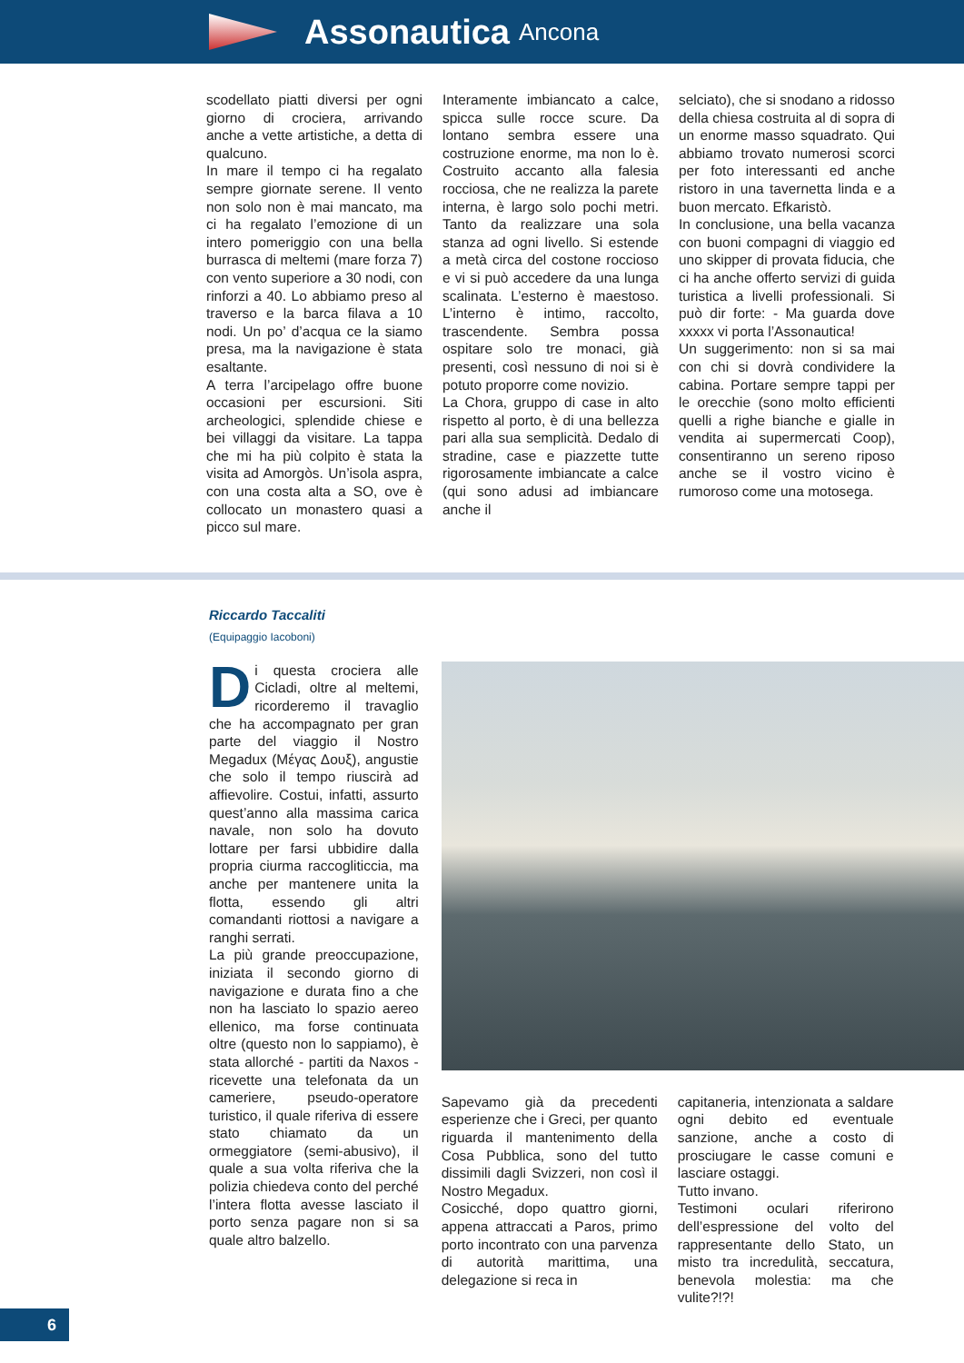Assonautica Ancona
scodellato piatti diversi per ogni giorno di crociera, arrivando anche a vette artistiche, a detta di qualcuno.
In mare il tempo ci ha regalato sempre giornate serene. Il vento non solo non è mai mancato, ma ci ha regalato l’emozione di un intero pomeriggio con una bella burrasca di meltemi (mare forza 7) con vento superiore a 30 nodi, con rinforzi a 40. Lo abbiamo preso al traverso e la barca filava a 10 nodi. Un po’ d’acqua ce la siamo presa, ma la navigazione è stata esaltante.
A terra l’arcipelago offre buone occasioni per escursioni. Siti archeologici, splendide chiese e bei villaggi da visitare. La tappa che mi ha più colpito è stata la visita ad Amorgòs. Un’isola aspra, con una costa alta a SO, ove è collocato un monastero quasi a picco sul mare.
Interamente imbiancato a calce, spicca sulle rocce scure. Da lontano sembra essere una costruzione enorme, ma non lo è. Costruito accanto alla falesia rocciosa, che ne realizza la parete interna, è largo solo pochi metri. Tanto da realizzare una sola stanza ad ogni livello. Si estende a metà circa del costone roccioso e vi si può accedere da una lunga scalinata. L’esterno è maestoso. L’interno è intimo, raccolto, trascendente. Sembra possa ospitare solo tre monaci, già presenti, così nessuno di noi si è potuto proporre come novizio.
La Chora, gruppo di case in alto rispetto al porto, è di una bellezza pari alla sua semplicità. Dedalo di stradine, case e piazzette tutte rigorosamente imbiancate a calce (qui sono adusi ad imbiancare anche il
selciato), che si snodano a ridosso della chiesa costruita al di sopra di un enorme masso squadrato. Qui abbiamo trovato numerosi scorci per foto interessanti ed anche ristoro in una tavernetta linda e a buon mercato. Efkaristò.
In conclusione, una bella vacanza con buoni compagni di viaggio ed uno skipper di provata fiducia, che ci ha anche offerto servizi di guida turistica a livelli professionali. Si può dir forte: - Ma guarda dove xxxxx vi porta l’Assonautica!
Un suggerimento: non si sa mai con chi si dovrà condividere la cabina. Portare sempre tappi per le orecchie (sono molto efficienti quelli a righe bianche e gialle in vendita ai supermercati Coop), consentiranno un sereno riposo anche se il vostro vicino è rumoroso come una motosega.
Riccardo Taccaliti
(Equipaggio Iacoboni)
Di questa crociera alle Cicladi, oltre al meltemi, ricorderemo il travaglio che ha accompagnato per gran parte del viaggio il Nostro Megadux (Μέγας Δουξ), angustie che solo il tempo riuscirà ad affievolire. Costui, infatti, assurto quest’anno alla massima carica navale, non solo ha dovuto lottare per farsi ubbidire dalla propria ciurma raccogliticcia, ma anche per mantenere unita la flotta, essendo gli altri comandanti riottosi a navigare a ranghi serrati.
La più grande preoccupazione, iniziata il secondo giorno di navigazione e durata fino a che non ha lasciato lo spazio aereo ellenico, ma forse continuata oltre (questo non lo sappiamo), è stata allorché - partiti da Naxos - ricevette una telefonata da un cameriere, pseudo-operatore turistico, il quale riferiva di essere stato chiamato da un ormeggiatore (semi-abusivo), il quale a sua volta riferiva che la polizia chiedeva conto del perché l’intera flotta avesse lasciato il porto senza pagare non si sa quale altro balzello.
Sapevamo già da precedenti esperienze che i Greci, per quanto riguarda il mantenimento della Cosa Pubblica, sono del tutto dissimili dagli Svizzeri, non così il Nostro Megadux.
Cosicché, dopo quattro giorni, appena attraccati a Paros, primo porto incontrato con una parvenza di autorità marittima, una delegazione si reca in
capitaneria, intenzionata a saldare ogni debito ed eventuale sanzione, anche a costo di prosciugare le casse comuni e lasciare ostaggi.
Tutto invano.
Testimoni oculari riferirono dell’espressione del volto del rappresentante dello Stato, un misto tra incredulità, seccatura, benevola molestia: ma che vulite?!?!
6